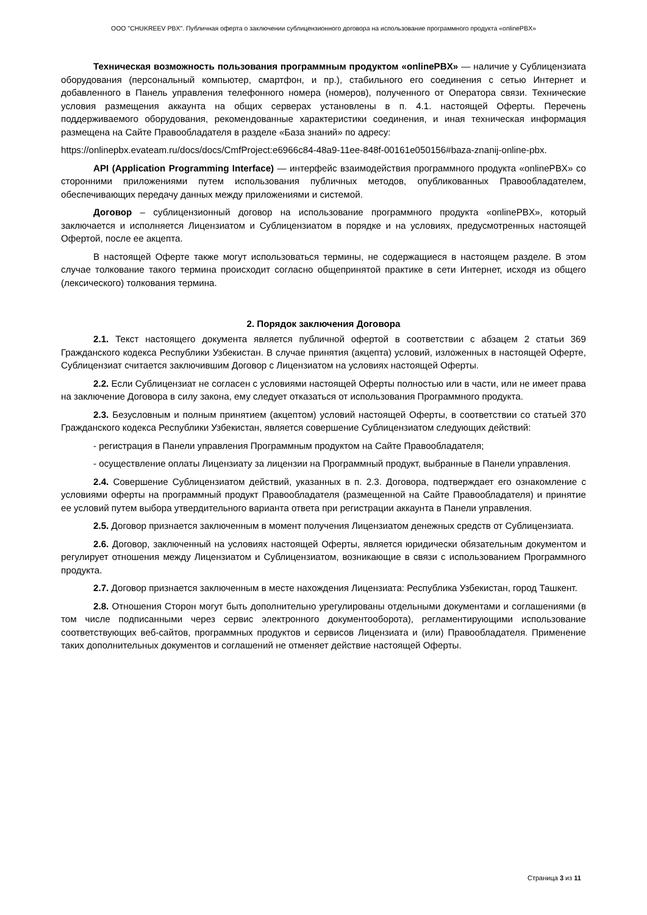ООО "CHUKREEV PBX". Публичная оферта о заключении сублицензионного договора на использование программного продукта «onlinePBX»
Техническая возможность пользования программным продуктом «onlinePBX» — наличие у Сублицензиата оборудования (персональный компьютер, смартфон, и пр.), стабильного его соединения с сетью Интернет и добавленного в Панель управления телефонного номера (номеров), полученного от Оператора связи. Технические условия размещения аккаунта на общих серверах установлены в п. 4.1. настоящей Оферты. Перечень поддерживаемого оборудования, рекомендованные характеристики соединения, и иная техническая информация размещена на Сайте Правообладателя в разделе «База знаний» по адресу:
https://onlinepbx.evateam.ru/docs/docs/CmfProject:e6966c84-48a9-11ee-848f-00161e050156#baza-znanij-online-pbx.
API (Application Programming Interface) — интерфейс взаимодействия программного продукта «onlinePBX» со сторонними приложениями путем использования публичных методов, опубликованных Правообладателем, обеспечивающих передачу данных между приложениями и системой.
Договор – сублицензионный договор на использование программного продукта «onlinePBX», который заключается и исполняется Лицензиатом и Сублицензиатом в порядке и на условиях, предусмотренных настоящей Офертой, после ее акцепта.
В настоящей Оферте также могут использоваться термины, не содержащиеся в настоящем разделе. В этом случае толкование такого термина происходит согласно общепринятой практике в сети Интернет, исходя из общего (лексического) толкования термина.
2. Порядок заключения Договора
2.1. Текст настоящего документа является публичной офертой в соответствии с абзацем 2 статьи 369 Гражданского кодекса Республики Узбекистан. В случае принятия (акцепта) условий, изложенных в настоящей Оферте, Сублицензиат считается заключившим Договор с Лицензиатом на условиях настоящей Оферты.
2.2. Если Сублицензиат не согласен с условиями настоящей Оферты полностью или в части, или не имеет права на заключение Договора в силу закона, ему следует отказаться от использования Программного продукта.
2.3. Безусловным и полным принятием (акцептом) условий настоящей Оферты, в соответствии со статьей 370 Гражданского кодекса Республики Узбекистан, является совершение Сублицензиатом следующих действий:
- регистрация в Панели управления Программным продуктом на Сайте Правообладателя;
- осуществление оплаты Лицензиату за лицензии на Программный продукт, выбранные в Панели управления.
2.4. Совершение Сублицензиатом действий, указанных в п. 2.3. Договора, подтверждает его ознакомление с условиями оферты на программный продукт Правообладателя (размещенной на Сайте Правообладателя) и принятие ее условий путем выбора утвердительного варианта ответа при регистрации аккаунта в Панели управления.
2.5. Договор признается заключенным в момент получения Лицензиатом денежных средств от Сублицензиата.
2.6. Договор, заключенный на условиях настоящей Оферты, является юридически обязательным документом и регулирует отношения между Лицензиатом и Сублицензиатом, возникающие в связи с использованием Программного продукта.
2.7. Договор признается заключенным в месте нахождения Лицензиата: Республика Узбекистан, город Ташкент.
2.8. Отношения Сторон могут быть дополнительно урегулированы отдельными документами и соглашениями (в том числе подписанными через сервис электронного документооборота), регламентирующими использование соответствующих веб-сайтов, программных продуктов и сервисов Лицензиата и (или) Правообладателя. Применение таких дополнительных документов и соглашений не отменяет действие настоящей Оферты.
Страница 3 из 11